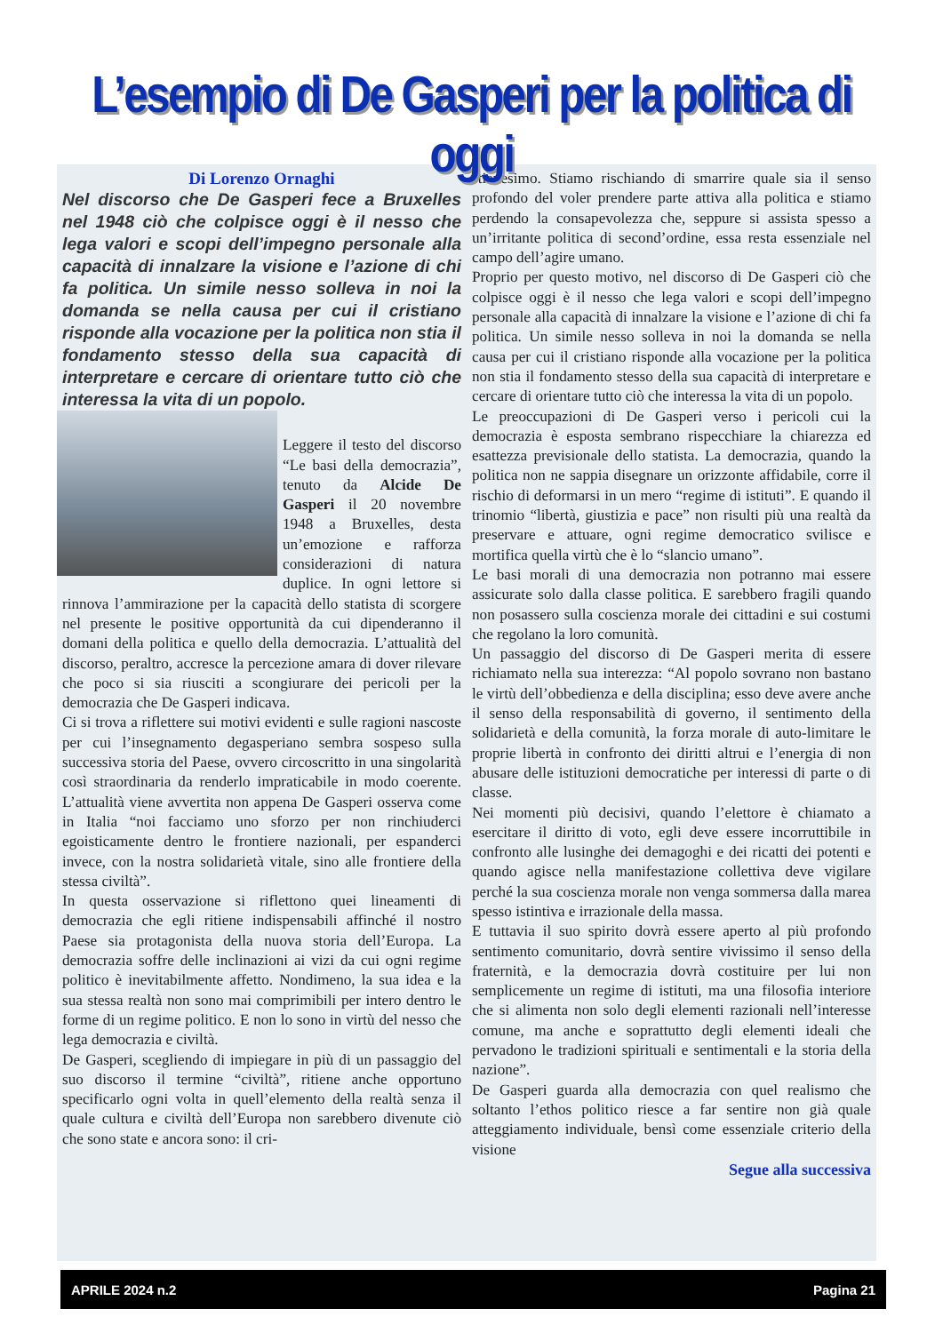L’esempio di De Gasperi per la politica di oggi
Di Lorenzo Ornaghi
Nel discorso che De Gasperi fece a Bruxelles nel 1948 ciò che colpisce oggi è il nesso che lega valori e scopi dell’impegno personale alla capacità di innalzare la visione e l’azione di chi fa politica. Un simile nesso solleva in noi la domanda se nella causa per cui il cristiano risponde alla vocazione per la politica non stia il fondamento stesso della sua capacità di interpretare e cercare di orientare tutto ciò che interessa la vita di un popolo.
Leggere il testo del discorso “Le basi della democrazia”, tenuto da Alcide De Gasperi il 20 novembre 1948 a Bruxelles, desta un’emozione e rafforza considerazioni di natura duplice. In ogni lettore si rinnova l’ammirazione per la capacità dello statista di scorgere nel presente le positive opportunità da cui dipenderanno il domani della politica e quello della democrazia. L’attualità del discorso, peraltro, accresce la percezione amara di dover rilevare che poco si sia riusciti a scongiurare dei pericoli per la democrazia che De Gasperi indicava.
Ci si trova a riflettere sui motivi evidenti e sulle ragioni nascoste per cui l’insegnamento degasperiano sembra sospeso sulla successiva storia del Paese, ovvero circoscritto in una singolarità così straordinaria da renderlo impraticabile in modo coerente. L’attualità viene avvertita non appena De Gasperi osserva come in Italia “noi facciamo uno sforzo per non rinchiuderci egoisticamente dentro le frontiere nazionali, per espanderci invece, con la nostra solidarietà vitale, sino alle frontiere della stessa civiltà”.
In questa osservazione si riflettono quei lineamenti di democrazia che egli ritiene indispensabili affinché il nostro Paese sia protagonista della nuova storia dell’Europa. La democrazia soffre delle inclinazioni ai vizi da cui ogni regime politico è inevitabilmente affetto. Nondimeno, la sua idea e la sua stessa realtà non sono mai comprimibili per intero dentro le forme di un regime politico. E non lo sono in virtù del nesso che lega democrazia e civiltà.
De Gasperi, scegliendo di impiegare in più di un passaggio del suo discorso il termine “civiltà”, ritiene anche opportuno specificarlo ogni volta in quell’elemento della realtà senza il quale cultura e civiltà dell’Europa non sarebbero divenute ciò che sono state e ancora sono: il cri-
stianesimo. Stiamo rischiando di smarrire quale sia il senso profondo del voler prendere parte attiva alla politica e stiamo perdendo la consapevolezza che, seppure si assista spesso a un’irritante politica di second’ordine, essa resta essenziale nel campo dell’agire umano.
Proprio per questo motivo, nel discorso di De Gasperi ciò che colpisce oggi è il nesso che lega valori e scopi dell’impegno personale alla capacità di innalzare la visione e l’azione di chi fa politica. Un simile nesso solleva in noi la domanda se nella causa per cui il cristiano risponde alla vocazione per la politica non stia il fondamento stesso della sua capacità di interpretare e cercare di orientare tutto ciò che interessa la vita di un popolo.
Le preoccupazioni di De Gasperi verso i pericoli cui la democrazia è esposta sembrano rispecchiare la chiarezza ed esattezza previsionale dello statista. La democrazia, quando la politica non ne sappia disegnare un orizzonte affidabile, corre il rischio di deformarsi in un mero “regime di istituti”. E quando il trinomio “libertà, giustizia e pace” non risulti più una realtà da preservare e attuare, ogni regime democratico svilisce e mortifica quella virtù che è lo “slancio umano”.
Le basi morali di una democrazia non potranno mai essere assicurate solo dalla classe politica. E sarebbero fragili quando non posassero sulla coscienza morale dei cittadini e sui costumi che regolano la loro comunità.
Un passaggio del discorso di De Gasperi merita di essere richiamato nella sua interezza: “Al popolo sovrano non bastano le virtù dell’obbedienza e della disciplina; esso deve avere anche il senso della responsabilità di governo, il sentimento della solidarietà e della comunità, la forza morale di auto-limitare le proprie libertà in confronto dei diritti altrui e l’energia di non abusare delle istituzioni democratiche per interessi di parte o di classe.
Nei momenti più decisivi, quando l’elettore è chiamato a esercitare il diritto di voto, egli deve essere incorruttibile in confronto alle lusinghe dei demagoghi e dei ricatti dei potenti e quando agisce nella manifestazione collettiva deve vigilare perché la sua coscienza morale non venga sommersa dalla marea spesso istintiva e irrazionale della massa.
E tuttavia il suo spirito dovrà essere aperto al più profondo sentimento comunitario, dovrà sentire vivissimo il senso della fraternità, e la democrazia dovrà costituire per lui non semplicemente un regime di istituti, ma una filosofia interiore che si alimenta non solo degli elementi razionali nell’interesse comune, ma anche e soprattutto degli elementi ideali che pervadono le tradizioni spirituali e sentimentali e la storia della nazione”.
De Gasperi guarda alla democrazia con quel realismo che soltanto l’ethos politico riesce a far sentire non già quale atteggiamento individuale, bensì come essenziale criterio della visione
Segue alla successiva
APRILE 2024 n.2 Pagina 21